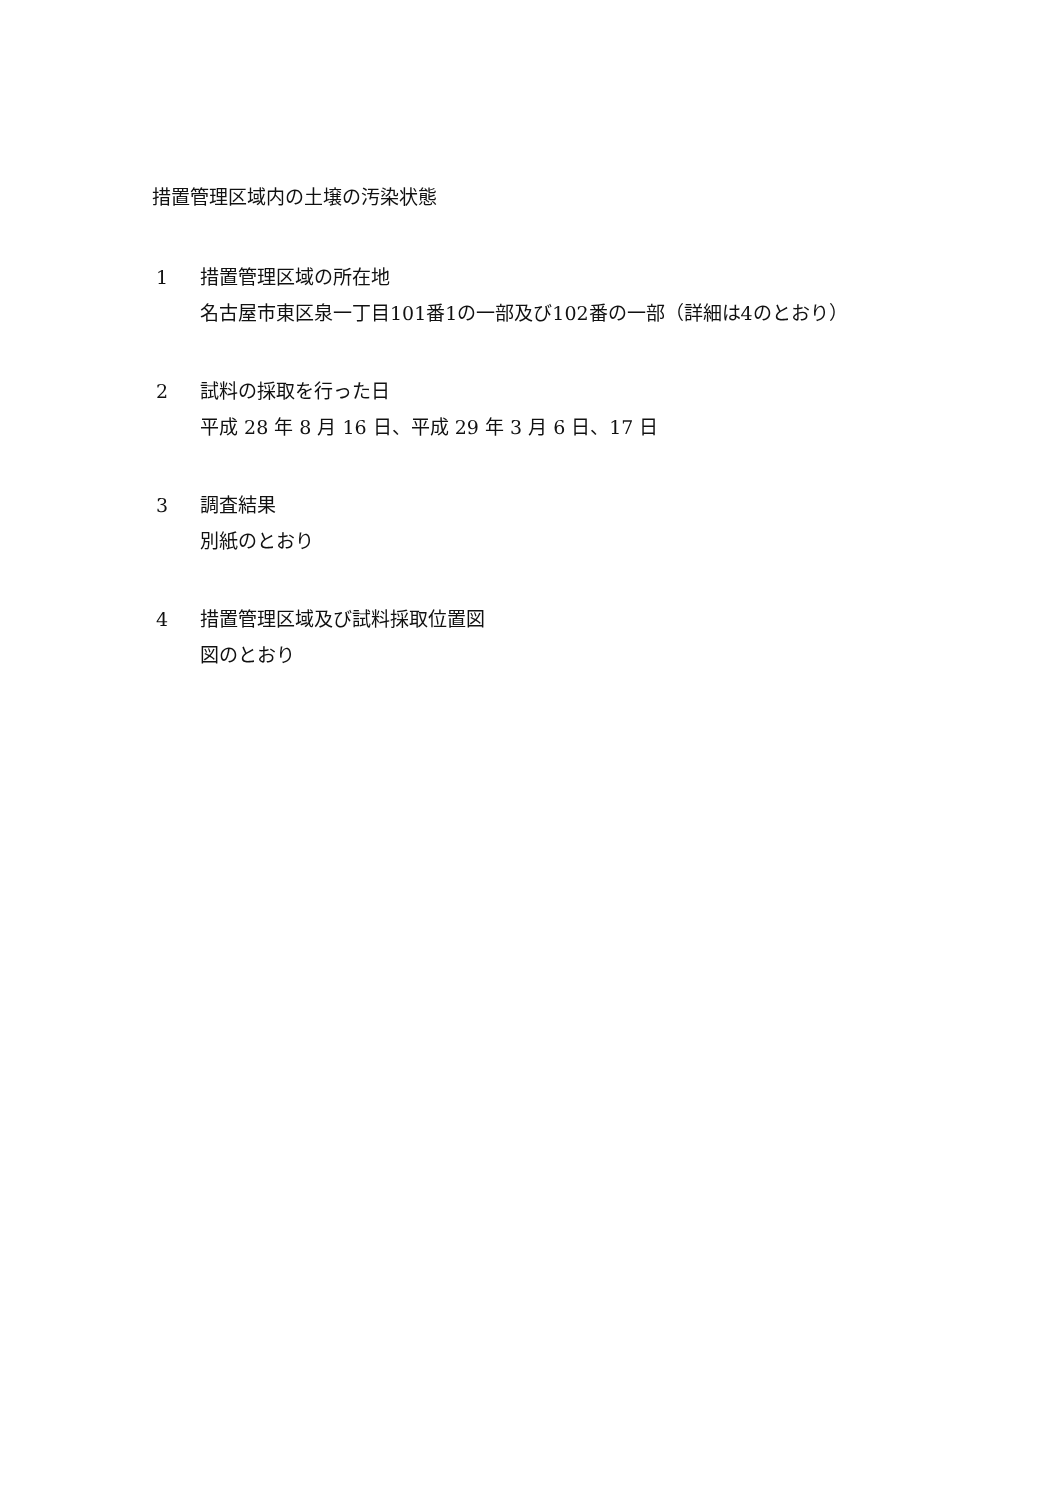措置管理区域内の土壌の汚染状態
1 措置管理区域の所在地
名古屋市東区泉一丁目101番1の一部及び102番の一部（詳細は4のとおり）
2 試料の採取を行った日
平成 28 年 8 月 16 日、平成 29 年 3 月 6 日、17 日
3 調査結果
別紙のとおり
4 措置管理区域及び試料採取位置図
図のとおり